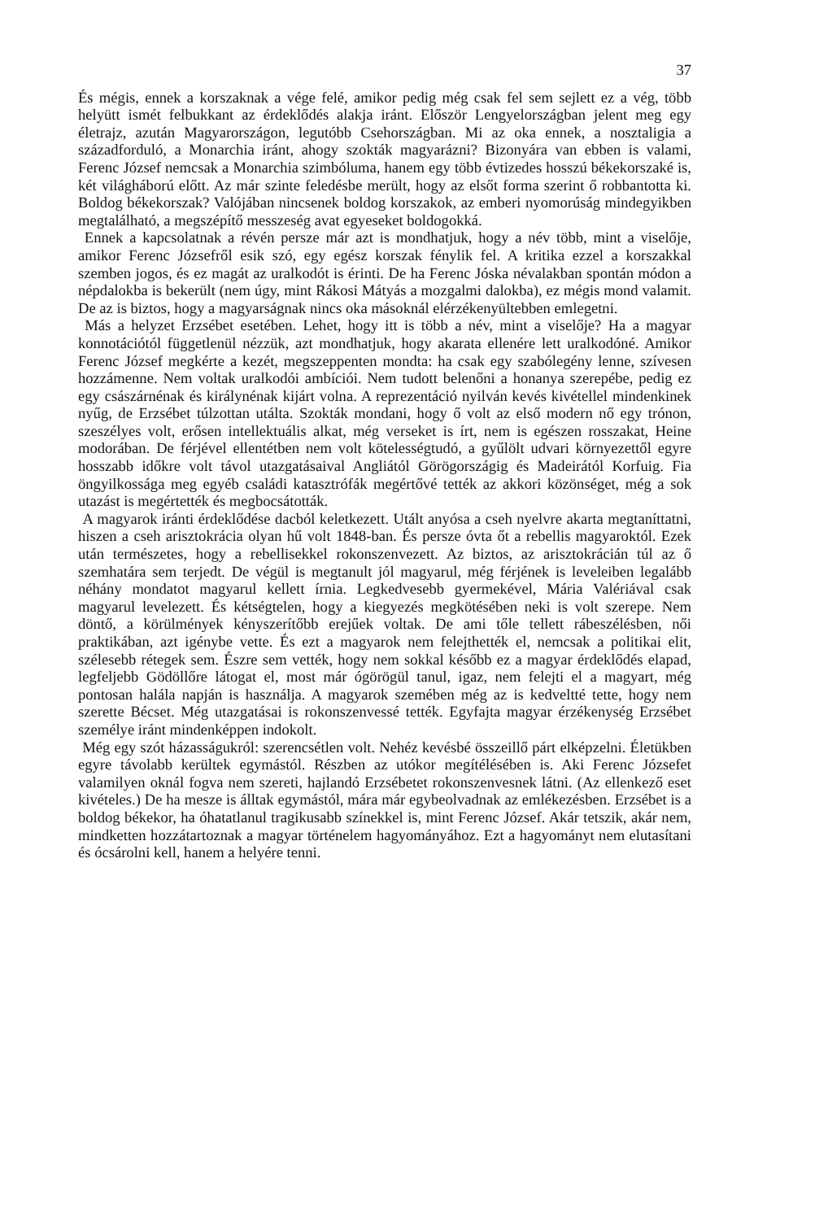37
És mégis, ennek a korszaknak a vége felé, amikor pedig még csak fel sem sejlett ez a vég, több helyütt ismét felbukkant az érdeklődés alakja iránt. Először Lengyelországban jelent meg egy életrajz, azután Magyarországon, legutóbb Csehországban. Mi az oka ennek, a nosztaligia a századforduló, a Monarchia iránt, ahogy szokták magyarázni? Bizonyára van ebben is valami, Ferenc József nemcsak a Monarchia szimbóluma, hanem egy több évtizedes hosszú békekorszaké is, két világháború előtt. Az már szinte feledésbe merült, hogy az elsőt forma szerint ő robbantotta ki. Boldog békekorszak? Valójában nincsenek boldog korszakok, az emberi nyomorúság mindegyikben megtalálható, a megszépítő messzeség avat egyeseket boldogokká.
Ennek a kapcsolatnak a révén persze már azt is mondhatjuk, hogy a név több, mint a viselője, amikor Ferenc Józsefről esik szó, egy egész korszak fénylik fel. A kritika ezzel a korszakkal szemben jogos, és ez magát az uralkodót is érinti. De ha Ferenc Jóska névalakban spontán módon a népdalokba is bekerült (nem úgy, mint Rákosi Mátyás a mozgalmi dalokba), ez mégis mond valamit. De az is biztos, hogy a magyarságnak nincs oka másoknál elérzékenyültebben emlegetni.
Más a helyzet Erzsébet esetében. Lehet, hogy itt is több a név, mint a viselője? Ha a magyar konnotációtól függetlenül nézzük, azt mondhatjuk, hogy akarata ellenére lett uralkodóné. Amikor Ferenc József megkérte a kezét, megszeppenten mondta: ha csak egy szabólegény lenne, szívesen hozzámenne. Nem voltak uralkodói ambíciói. Nem tudott belenőni a honanya szerepébe, pedig ez egy császárnénak és királynénak kijárt volna. A reprezentáció nyilván kevés kivétellel mindenkinek nyűg, de Erzsébet túlzottan utálta. Szokták mondani, hogy ő volt az első modern nő egy trónon, szeszélyes volt, erősen intellektuális alkat, még verseket is írt, nem is egészen rosszakat, Heine modorában. De férjével ellentétben nem volt kötelességtudó, a gyűlölt udvari környezettől egyre hosszabb időkre volt távol utazgatásaival Angliától Görögországig és Madeirától Korfuig. Fia öngyilkossága meg egyéb családi katasztrófák megértővé tették az akkori közönséget, még a sok utazást is megértették és megbocsátották.
A magyarok iránti érdeklődése dacból keletkezett. Utált anyósa a cseh nyelvre akarta megtaníttatni, hiszen a cseh arisztokrácia olyan hű volt 1848-ban. És persze óvta őt a rebellis magyaroktól. Ezek után természetes, hogy a rebellisekkel rokonszenvezett. Az biztos, az arisztokrácián túl az ő szemhatára sem terjedt. De végül is megtanult jól magyarul, még férjének is leveleiben legalább néhány mondatot magyarul kellett írnia. Legkedvesebb gyermekével, Mária Valériával csak magyarul levelezett. És kétségtelen, hogy a kiegyezés megkötésében neki is volt szerepe. Nem döntő, a körülmények kényszerítőbb erejűek voltak. De ami tőle tellett rábeszélésben, női praktikában, azt igénybe vette. És ezt a magyarok nem felejthették el, nemcsak a politikai elit, szélesebb rétegek sem. Észre sem vették, hogy nem sokkal később ez a magyar érdeklődés elapad, legfeljebb Gödöllőre látogat el, most már ógörögül tanul, igaz, nem felejti el a magyart, még pontosan halála napján is használja. A magyarok szemében még az is kedveltté tette, hogy nem szerette Bécset. Még utazgatásai is rokonszenvessé tették. Egyfajta magyar érzékenység Erzsébet személye iránt mindenképpen indokolt.
Még egy szót házasságukról: szerencsétlen volt. Nehéz kevésbé összeillő párt elképzelni. Életükben egyre távolabb kerültek egymástól. Részben az utókor megítélésében is. Aki Ferenc Józsefet valamilyen oknál fogva nem szereti, hajlandó Erzsébetet rokonszenvesnek látni. (Az ellenkező eset kivételes.) De ha mesze is álltak egymástól, mára már egybeolvadnak az emlékezésben. Erzsébet is a boldog békekor, ha óhatatlanul tragikusabb színekkel is, mint Ferenc József. Akár tetszik, akár nem, mindketten hozzátartoznak a magyar történelem hagyományához. Ezt a hagyományt nem elutasítani és ócsárolni kell, hanem a helyére tenni.